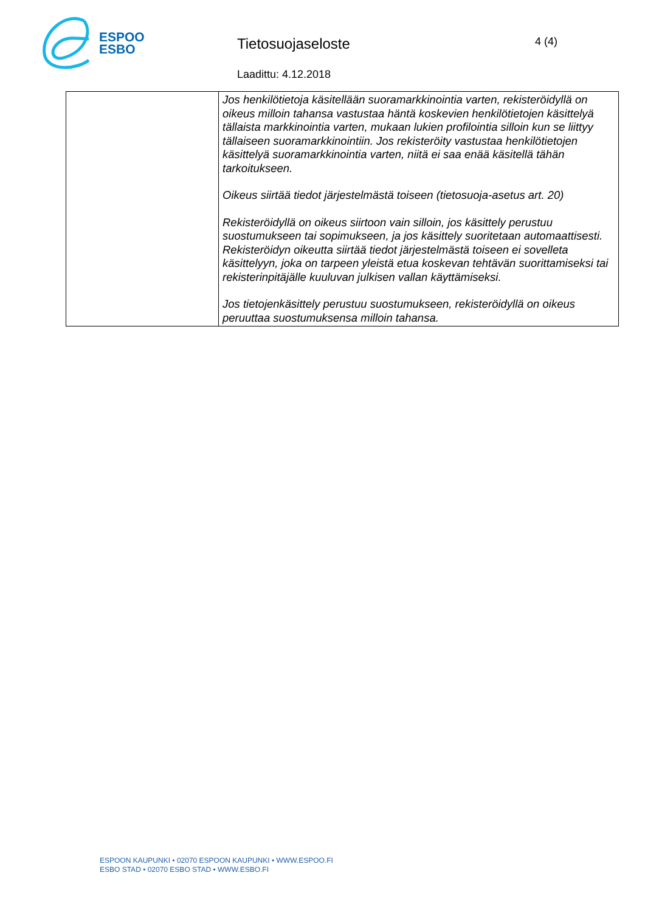ESPOO
ESBO
Tietosuojaseloste
Laadittu: 4.12.2018
4 (4)
| | Jos henkilötietoja käsitellään suoramarkkinointia varten, rekisteröidyllä on oikeus milloin tahansa vastustaa häntä koskevien henkilötietojen käsittelyä tällaista markkinointia varten, mukaan lukien profilointia silloin kun se liittyy tällaiseen suoramarkkinointiin. Jos rekisteröity vastustaa henkilötietojen käsittelyä suoramarkkinointia varten, niitä ei saa enää käsitellä tähän tarkoitukseen. Oikeus siirtää tiedot järjestelmästä toiseen (tietosuoja-asetus art. 20) Rekisteröidyllä on oikeus siirtoon vain silloin, jos käsittely perustuu suostumukseen tai sopimukseen, ja jos käsittely suoritetaan automaattisesti. Rekisteröidyn oikeutta siirtää tiedot järjestelmästä toiseen ei sovelleta käsittelyyn, joka on tarpeen yleistä etua koskevan tehtävän suorittamiseksi tai rekisterinpitäjälle kuuluvan julkisen vallan käyttämiseksi. Jos tietojenkäsittely perustuu suostumukseen, rekisteröidyllä on oikeus peruuttaa suostumuksensa milloin tahansa. |
ESPOON KAUPUNKI • 02070 ESPOON KAUPUNKI • WWW.ESPOO.FI
ESBO STAD • 02070 ESBO STAD • WWW.ESBO.FI